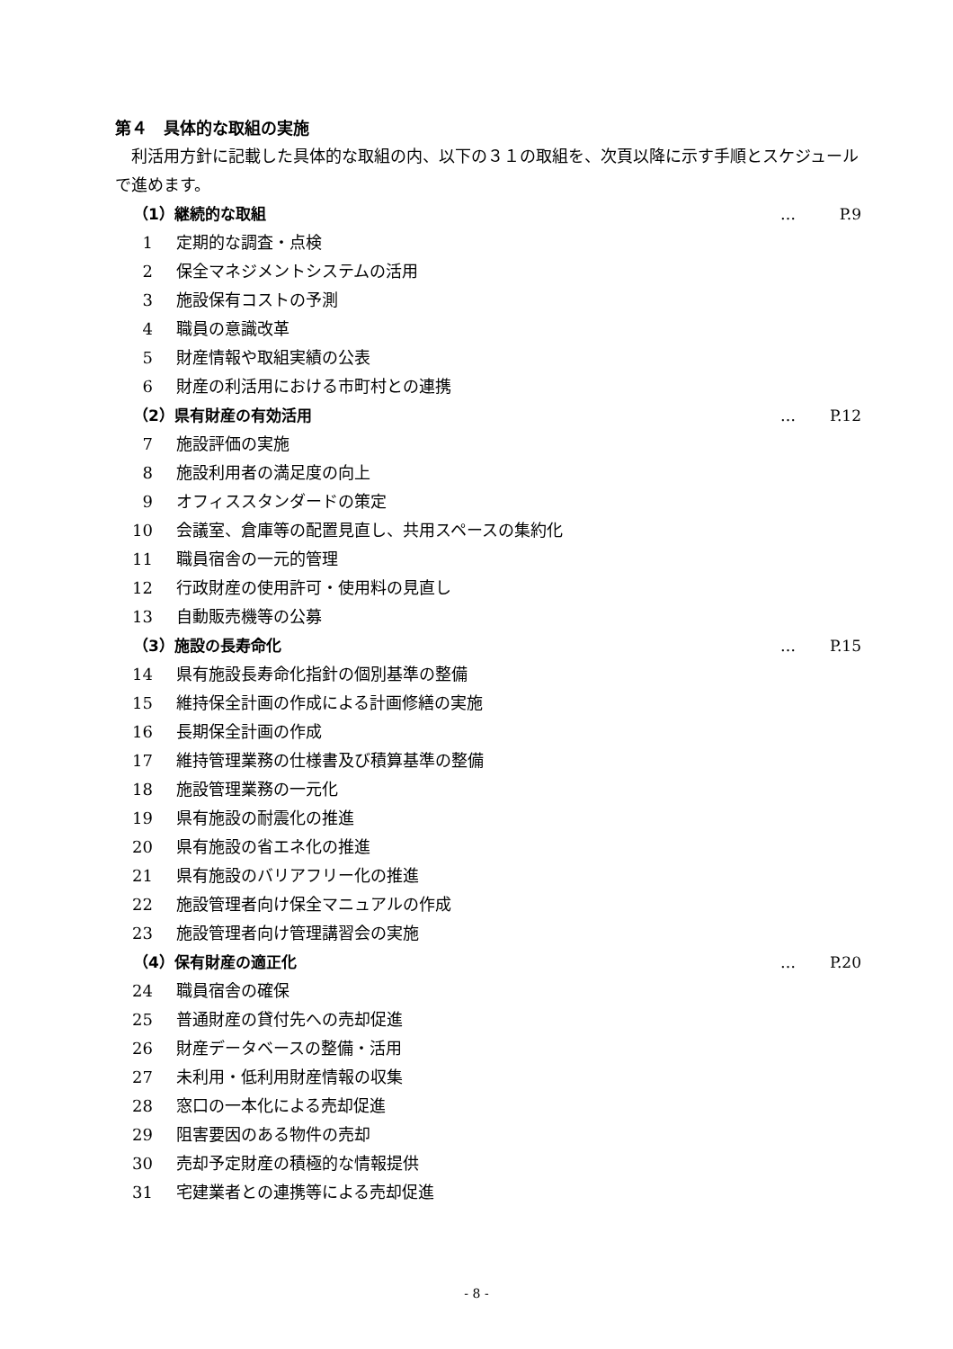第４　具体的な取組の実施
利活用方針に記載した具体的な取組の内、以下の３１の取組を、次頁以降に示す手順とスケジュールで進めます。
（1）継続的な取組 … P.9
1 定期的な調査・点検
2 保全マネジメントシステムの活用
3 施設保有コストの予測
4 職員の意識改革
5 財産情報や取組実績の公表
6 財産の利活用における市町村との連携
（2）県有財産の有効活用 … P.12
7 施設評価の実施
8 施設利用者の満足度の向上
9 オフィススタンダードの策定
10 会議室、倉庫等の配置見直し、共用スペースの集約化
11 職員宿舎の一元的管理
12 行政財産の使用許可・使用料の見直し
13 自動販売機等の公募
（3）施設の長寿命化 … P.15
14 県有施設長寿命化指針の個別基準の整備
15 維持保全計画の作成による計画修繕の実施
16 長期保全計画の作成
17 維持管理業務の仕様書及び積算基準の整備
18 施設管理業務の一元化
19 県有施設の耐震化の推進
20 県有施設の省エネ化の推進
21 県有施設のバリアフリー化の推進
22 施設管理者向け保全マニュアルの作成
23 施設管理者向け管理講習会の実施
（4）保有財産の適正化 … P.20
24 職員宿舎の確保
25 普通財産の貸付先への売却促進
26 財産データベースの整備・活用
27 未利用・低利用財産情報の収集
28 窓口の一本化による売却促進
29 阻害要因のある物件の売却
30 売却予定財産の積極的な情報提供
31 宅建業者との連携等による売却促進
- 8 -